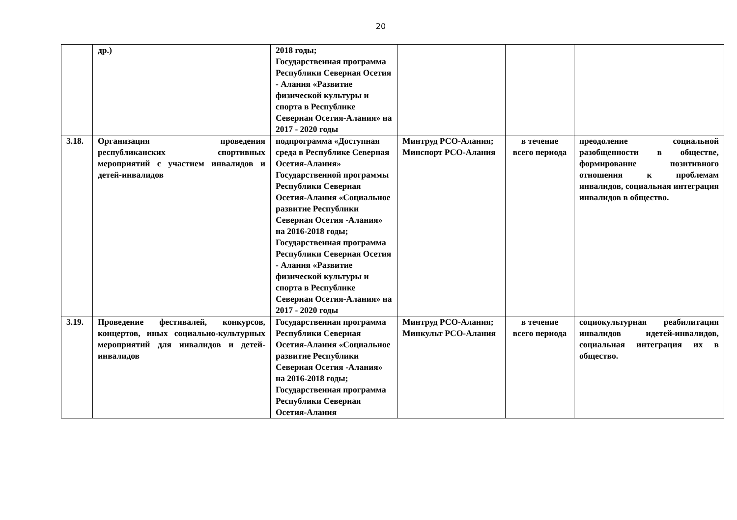20
| | др.) | 2018 годы; Государственная программа Республики Северная Осетия - Алания «Развитие физической культуры и спорта в Республике Северная Осетия-Алания» на 2017 - 2020 годы | | | |
| 3.18. | Организация проведения республиканских спортивных мероприятий с участием инвалидов и детей-инвалидов | подпрограмма «Доступная среда в Республике Северная Осетия-Алания» Государственной программы Республики Северная Осетия-Алания «Социальное развитие Республики Северная Осетия -Алания» на 2016-2018 годы; Государственная программа Республики Северная Осетия - Алания «Развитие физической культуры и спорта в Республике Северная Осетия-Алания» на 2017 - 2020 годы | Минтруд РСО-Алания; Минспорт РСО-Алания | в течение всего периода | преодоление социальной разобщенности в обществе, формирование позитивного отношения к проблемам инвалидов, социальная интеграция инвалидов в общество. |
| 3.19. | Проведение фестивалей, конкурсов, концертов, иных социально-культурных мероприятий для инвалидов и детей-инвалидов | Государственная программа Республики Северная Осетия-Алания «Социальное развитие Республики Северная Осетия -Алания» на 2016-2018 годы; Государственная программа Республики Северная Осетия-Алания | Минтруд РСО-Алания; Минкульт РСО-Алания | в течение всего периода | социокультурная реабилитация инвалидов идетей-инвалидов, социальная интеграция их в общество. |